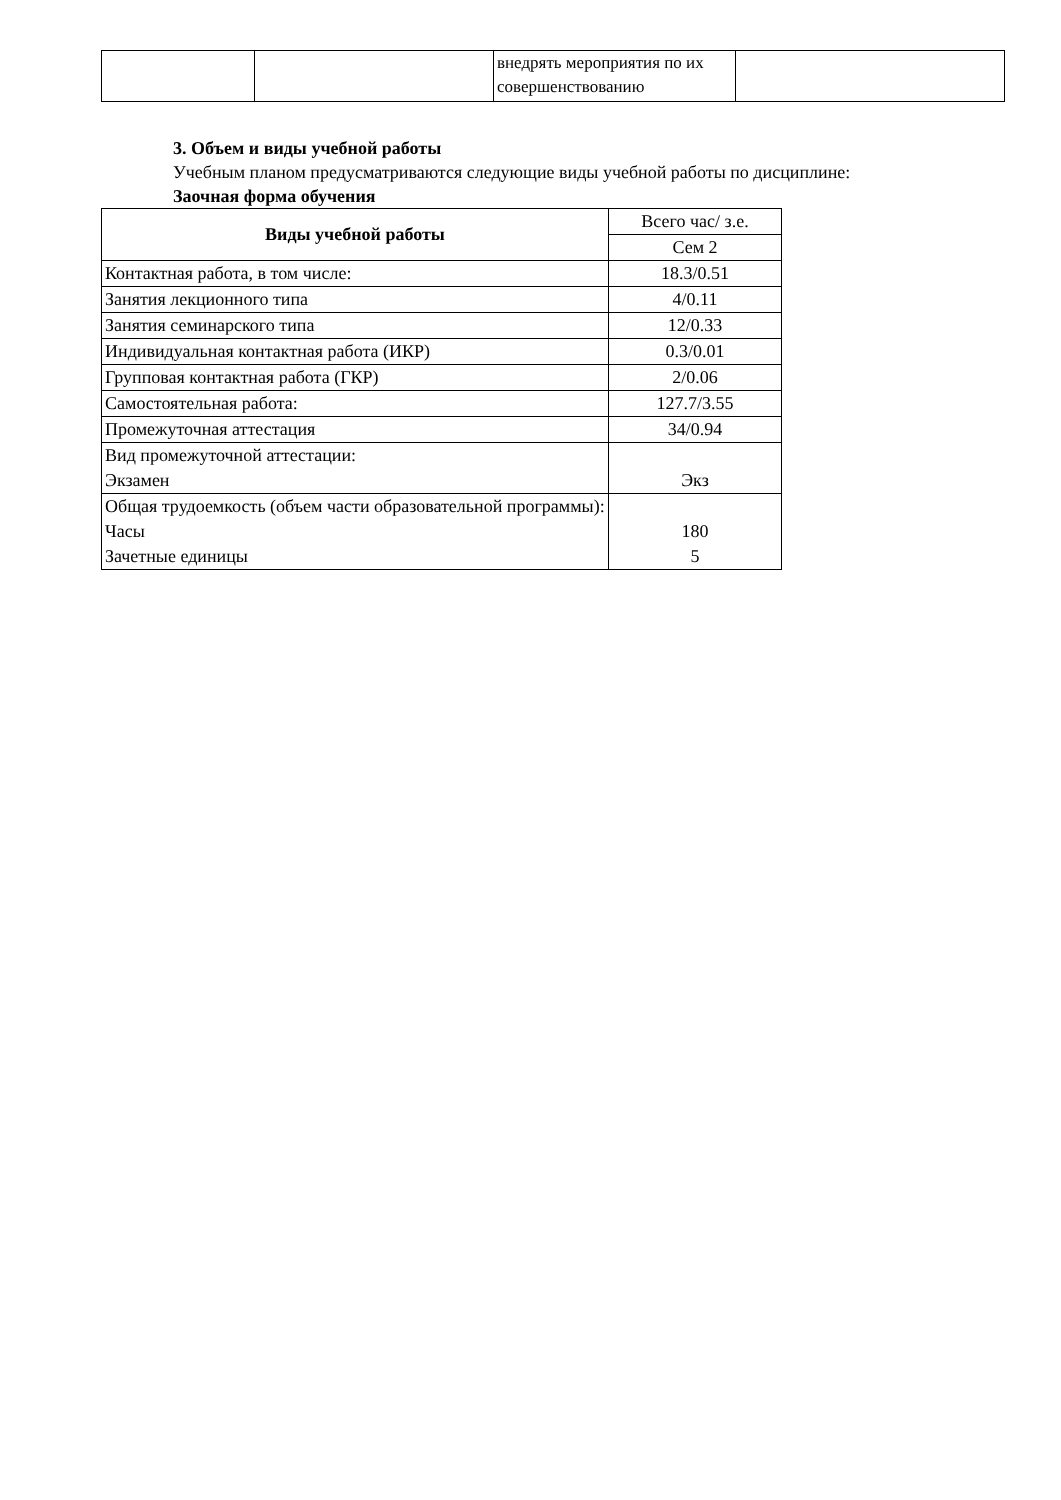| | | внедрять мероприятия по их совершенствованию | |
3. Объем и виды учебной работы
Учебным планом предусматриваются следующие виды учебной работы по дисциплине:
Заочная форма обучения
| Виды учебной работы | Всего час/ з.е. |
| | Сем 2 |
| Контактная работа, в том числе: | 18.3/0.51 |
| Занятия лекционного типа | 4/0.11 |
| Занятия семинарского типа | 12/0.33 |
| Индивидуальная контактная работа (ИКР) | 0.3/0.01 |
| Групповая контактная работа (ГКР) | 2/0.06 |
| Самостоятельная работа: | 127.7/3.55 |
| Промежуточная аттестация | 34/0.94 |
| Вид промежуточной аттестации: Экзамен | Экз |
| Общая трудоемкость (объем части образовательной программы): Часы Зачетные единицы | 180 5 |